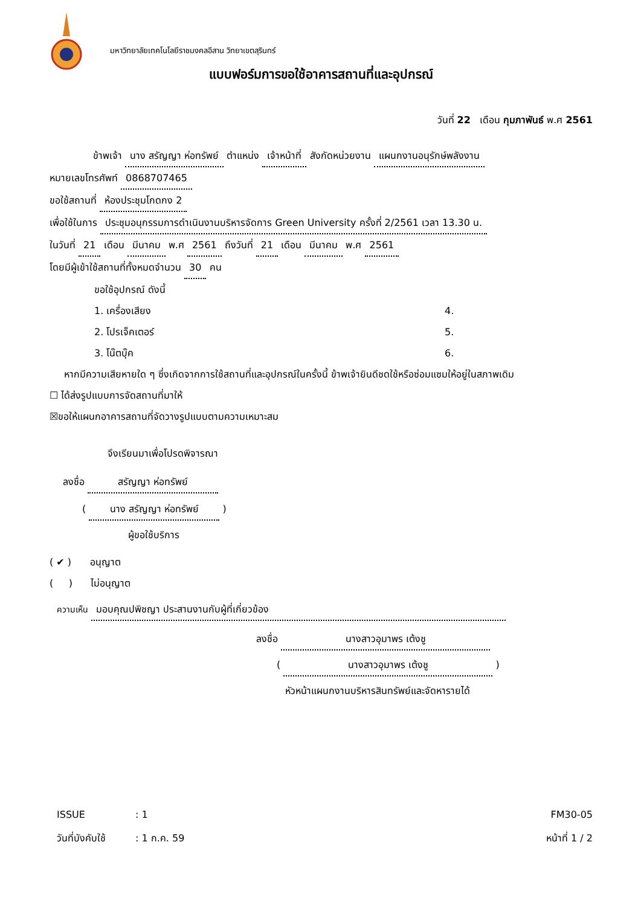มหาวิทยาลัยเทคโนโลยีราชมงคลอีสาน วิทยาเขตสุรินทร์
แบบฟอร์มการขอใช้อาคารสถานที่และอุปกรณ์
วันที่ 22 เดือน กุมภาพันธ์ พ.ศ 2561
ข้าพเจ้า นาง สรัญญา ห่อทรัพย์ ตำแหน่ง เจ้าหน้าที่ สังกัดหน่วยงาน แผนกงานอนุรักษ์พลังงาน
หมายเลขโทรศัพท์ 0868707465
ขอใช้สถานที่ ห้องประชุมโกดกง 2
เพื่อใช้ในการ ประชุมอนุกรรมการดำเนินงานบริหารจัดการ Green University ครั้งที่ 2/2561 เวลา 13.30 น.
ในวันที่ 21 เดือน มีนาคม พ.ศ 2561 ถึงวันที่ 21 เดือน มีนาคม พ.ศ 2561
โดยมีผู้เข้าใช้สถานที่ทั้งหมดจำนวน 30 คน
ขอใช้อุปกรณ์ ดังนี้
1. เครื่องเสียง
2. โปรเจ็คเตอร์
3. โน๊ตบุ๊ค
4.
5.
6.
หากมีความเสียหายใด ๆ ซึ่งเกิดจากการใช้สถานที่และอุปกรณ์ในครั้งนี้ ข้าพเจ้ายินดีชดใช้หรือซ่อมแซมให้อยู่ในสภาพเดิม
☐ ได้ส่งรูปแบบการจัดสถานที่มาให้
☒ขอให้แผนกอาคารสถานที่จัดวางรูปแบบตามความเหมาะสม
จึงเรียนมาเพื่อโปรดพิจารณา
ลงชื่อ สรัญญา ห่อทรัพย์
( นาง สรัญญา ห่อทรัพย์ )
ผู้ขอใช้บริการ
( ✔ ) อนุญาต
( ) ไม่อนุญาต
ความเห็น มอบคุณปพิชญา ประสานงานกับผู้ที่เกี่ยวข้อง
ลงชื่อ นางสาวอุมาพร เต้งชู
( นางสาวอุมาพร เต้งชู )
หัวหน้าแผนกงานบริหารสินทรัพย์และจัดหารายได้
ISSUE: 1
วันที่บังคับใช้: 1 ก.ค. 59
FM30-05
หน้าที่ 1 / 2